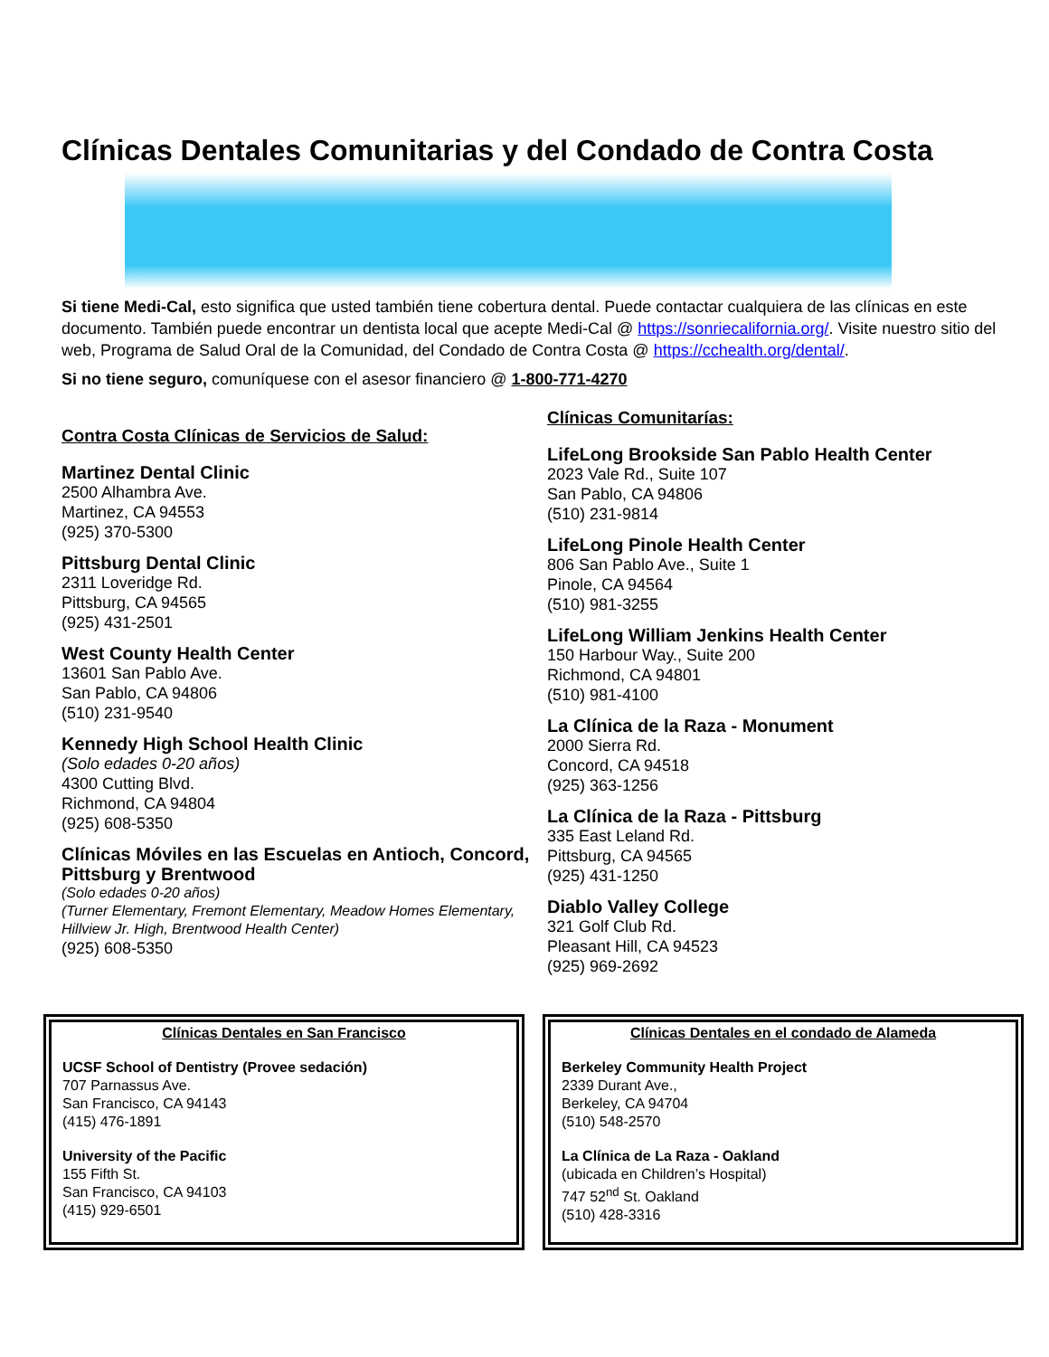Clínicas Dentales Comunitarias y del Condado de Contra Costa
Si tiene Medi-Cal, esto significa que usted también tiene cobertura dental. Puede contactar cualquiera de las clínicas en este documento. También puede encontrar un dentista local que acepte Medi-Cal @ https://sonriecalifornia.org/. Visite nuestro sitio del web, Programa de Salud Oral de la Comunidad, del Condado de Contra Costa @ https://cchealth.org/dental/.
Si no tiene seguro, comuníquese con el asesor financiero @ 1-800-771-4270
Contra Costa Clínicas de Servicios de Salud:
Martinez Dental Clinic
2500 Alhambra Ave.
Martinez, CA 94553
(925) 370-5300
Pittsburg Dental Clinic
2311 Loveridge Rd.
Pittsburg, CA 94565
(925) 431-2501
West County Health Center
13601 San Pablo Ave.
San Pablo, CA 94806
(510) 231-9540
Kennedy High School Health Clinic
(Solo edades 0-20 años)
4300 Cutting Blvd.
Richmond, CA 94804
(925) 608-5350
Clínicas Móviles en las Escuelas en Antioch, Concord, Pittsburg y Brentwood
(Solo edades 0-20 años)
(Turner Elementary, Fremont Elementary, Meadow Homes Elementary, Hillview Jr. High, Brentwood Health Center)
(925) 608-5350
Clínicas Comunitarías:
LifeLong Brookside San Pablo Health Center
2023 Vale Rd., Suite 107
San Pablo, CA 94806
(510) 231-9814
LifeLong Pinole Health Center
806 San Pablo Ave., Suite 1
Pinole, CA 94564
(510) 981-3255
LifeLong William Jenkins Health Center
150 Harbour Way., Suite 200
Richmond, CA 94801
(510) 981-4100
La Clínica de la Raza - Monument
2000 Sierra Rd.
Concord, CA 94518
(925) 363-1256
La Clínica de la Raza - Pittsburg
335 East Leland Rd.
Pittsburg, CA 94565
(925) 431-1250
Diablo Valley College
321 Golf Club Rd.
Pleasant Hill, CA 94523
(925) 969-2692
Clínicas Dentales en San Francisco
UCSF School of Dentistry (Provee sedación)
707 Parnassus Ave.
San Francisco, CA 94143
(415) 476-1891
University of the Pacific
155 Fifth St.
San Francisco, CA 94103
(415) 929-6501
Clínicas Dentales en el condado de Alameda
Berkeley Community Health Project
2339 Durant Ave.,
Berkeley, CA 94704
(510) 548-2570
La Clínica de La Raza - Oakland
(ubicada en Children’s Hospital)
747 52<sup>nd</sup> St. Oakland
(510) 428-3316